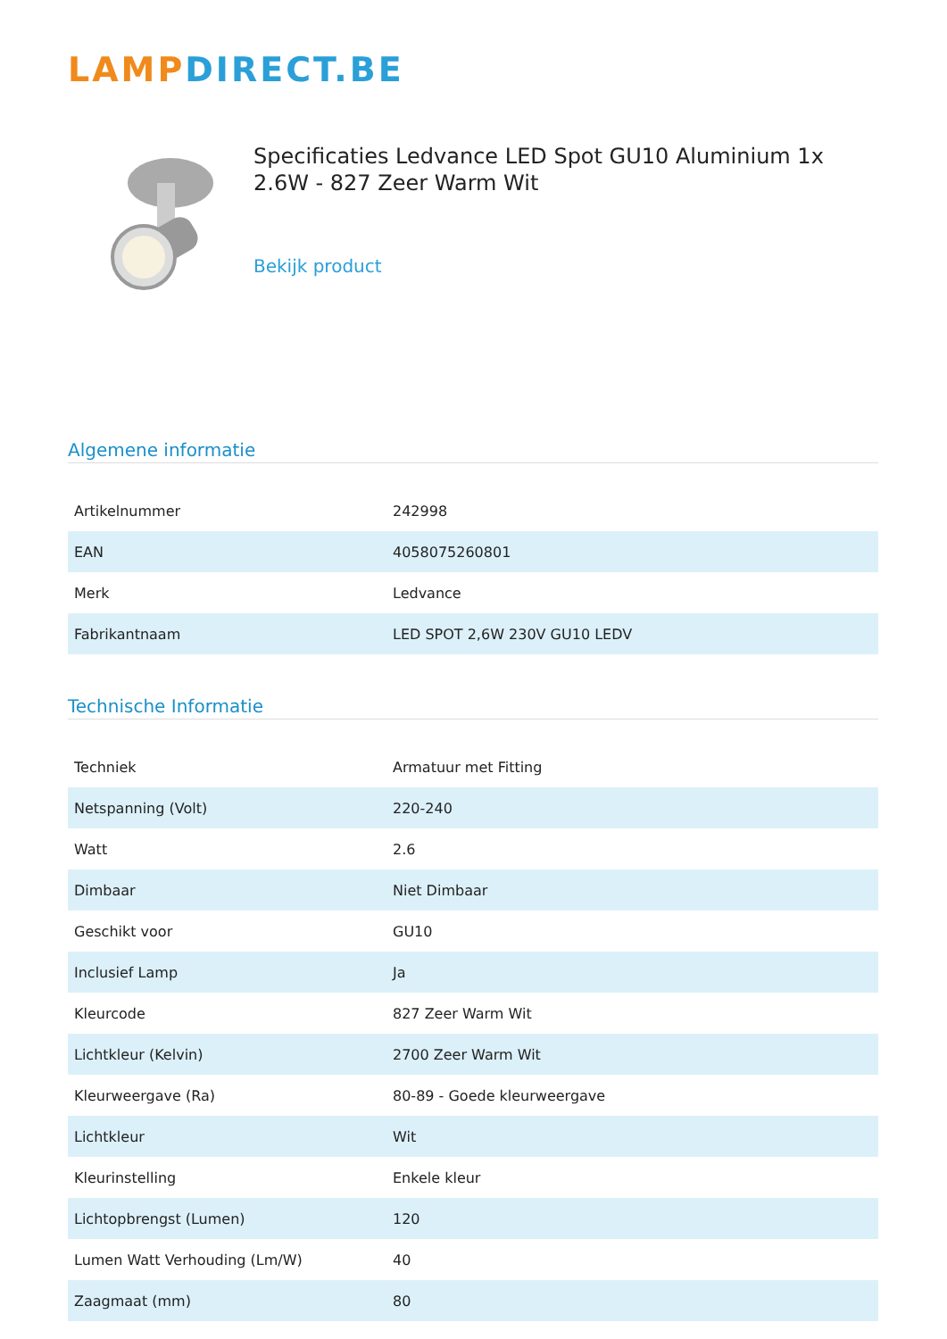LAMP DIRECT.BE
Specificaties Ledvance LED Spot GU10 Aluminium 1x 2.6W - 827 Zeer Warm Wit
Bekijk product
Algemene informatie
| Artikelnummer | 242998 |
| EAN | 4058075260801 |
| Merk | Ledvance |
| Fabrikantnaam | LED SPOT 2,6W 230V GU10 LEDV |
Technische Informatie
| Techniek | Armatuur met Fitting |
| Netspanning (Volt) | 220-240 |
| Watt | 2.6 |
| Dimbaar | Niet Dimbaar |
| Geschikt voor | GU10 |
| Inclusief Lamp | Ja |
| Kleurcode | 827 Zeer Warm Wit |
| Lichtkleur (Kelvin) | 2700 Zeer Warm Wit |
| Kleurweergave (Ra) | 80-89 - Goede kleurweergave |
| Lichtkleur | Wit |
| Kleurinstelling | Enkele kleur |
| Lichtopbrengst (Lumen) | 120 |
| Lumen Watt Verhouding (Lm/W) | 40 |
| Zaagmaat (mm) | 80 |